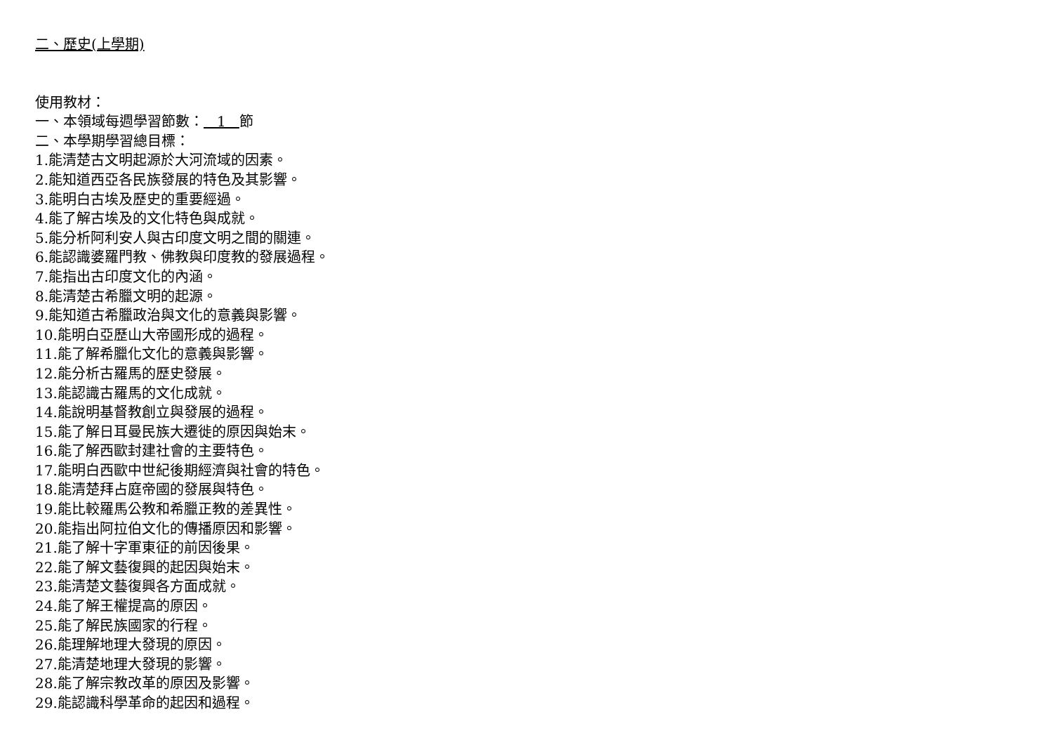二、歷史(上學期)
使用教材：
一、本領域每週學習節數： 1 節
二、本學期學習總目標：
1.能清楚古文明起源於大河流域的因素。
2.能知道西亞各民族發展的特色及其影響。
3.能明白古埃及歷史的重要經過。
4.能了解古埃及的文化特色與成就。
5.能分析阿利安人與古印度文明之間的關連。
6.能認識婆羅門教、佛教與印度教的發展過程。
7.能指出古印度文化的內涵。
8.能清楚古希臘文明的起源。
9.能知道古希臘政治與文化的意義與影響。
10.能明白亞歷山大帝國形成的過程。
11.能了解希臘化文化的意義與影響。
12.能分析古羅馬的歷史發展。
13.能認識古羅馬的文化成就。
14.能說明基督教創立與發展的過程。
15.能了解日耳曼民族大遷徙的原因與始末。
16.能了解西歐封建社會的主要特色。
17.能明白西歐中世紀後期經濟與社會的特色。
18.能清楚拜占庭帝國的發展與特色。
19.能比較羅馬公教和希臘正教的差異性。
20.能指出阿拉伯文化的傳播原因和影響。
21.能了解十字軍東征的前因後果。
22.能了解文藝復興的起因與始末。
23.能清楚文藝復興各方面成就。
24.能了解王權提高的原因。
25.能了解民族國家的行程。
26.能理解地理大發現的原因。
27.能清楚地理大發現的影響。
28.能了解宗教改革的原因及影響。
29.能認識科學革命的起因和過程。